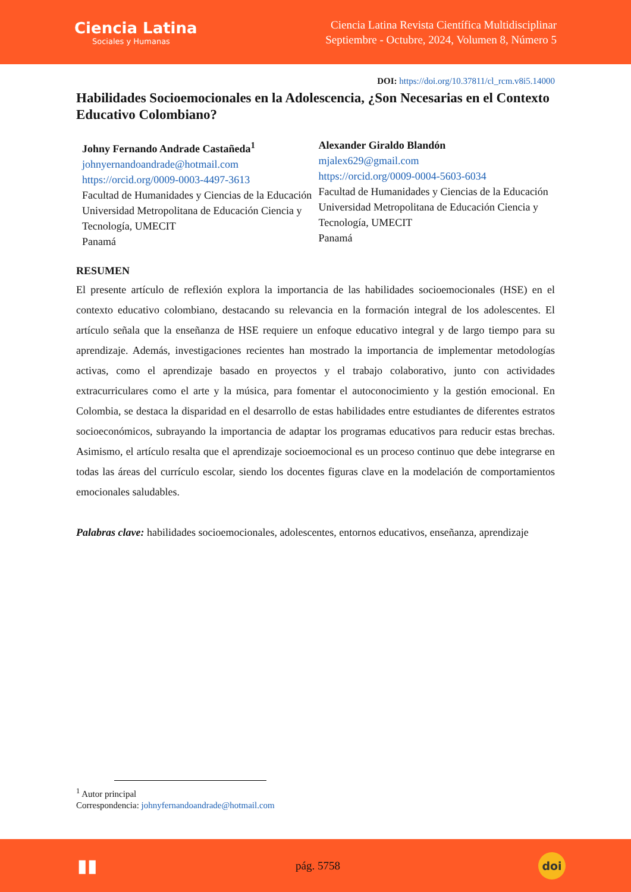Ciencia Latina
Sociales y Humanas
Ciencia Latina Revista Científica Multidisciplinar
Septiembre - Octubre, 2024, Volumen 8, Número 5
DOI: https://doi.org/10.37811/cl_rcm.v8i5.14000
Habilidades Socioemocionales en la Adolescencia, ¿Son Necesarias en el Contexto Educativo Colombiano?
Johny Fernando Andrade Castañeda<sup>1</sup>
johnyernandoandrade@hotmail.com
https://orcid.org/0009-0003-4497-3613
Facultad de Humanidades y Ciencias de la Educación
Universidad Metropolitana de Educación Ciencia y Tecnología, UMECIT
Panamá
Alexander Giraldo Blandón
mjalex629@gmail.com
https://orcid.org/0009-0004-5603-6034
Facultad de Humanidades y Ciencias de la Educación
Universidad Metropolitana de Educación Ciencia y Tecnología, UMECIT
Panamá
RESUMEN
El presente artículo de reflexión explora la importancia de las habilidades socioemocionales (HSE) en el contexto educativo colombiano, destacando su relevancia en la formación integral de los adolescentes. El artículo señala que la enseñanza de HSE requiere un enfoque educativo integral y de largo tiempo para su aprendizaje. Además, investigaciones recientes han mostrado la importancia de implementar metodologías activas, como el aprendizaje basado en proyectos y el trabajo colaborativo, junto con actividades extracurriculares como el arte y la música, para fomentar el autoconocimiento y la gestión emocional. En Colombia, se destaca la disparidad en el desarrollo de estas habilidades entre estudiantes de diferentes estratos socioeconómicos, subrayando la importancia de adaptar los programas educativos para reducir estas brechas. Asimismo, el artículo resalta que el aprendizaje socioemocional es un proceso continuo que debe integrarse en todas las áreas del currículo escolar, siendo los docentes figuras clave en la modelación de comportamientos emocionales saludables.
Palabras clave: habilidades socioemocionales, adolescentes, entornos educativos, enseñanza, aprendizaje
<sup>1</sup> Autor principal
Correspondencia: johnyfernandoandrade@hotmail.com
▮▮ pág. 5758 doi